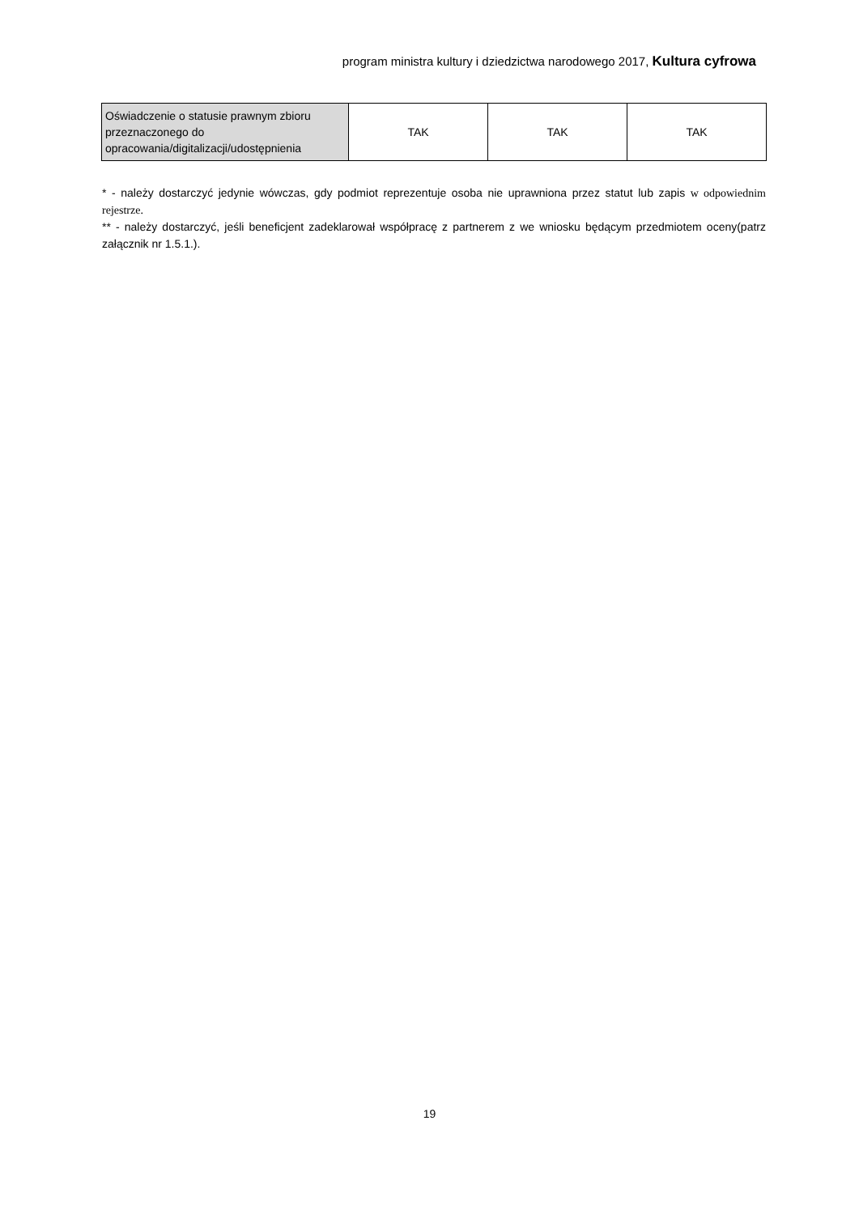program ministra kultury i dziedzictwa narodowego 2017, Kultura cyfrowa
| Oświadczenie o statusie prawnym zbioru przeznaczonego do opracowania/digitalizacji/udostępnienia | TAK | TAK | TAK |
* - należy dostarczyć jedynie wówczas, gdy podmiot reprezentuje osoba nie uprawniona przez statut lub zapis w odpowiednim rejestrze.
** - należy dostarczyć, jeśli beneficjent zadeklarował współpracę z partnerem z we wniosku będącym przedmiotem oceny(patrz załącznik nr 1.5.1.).
19